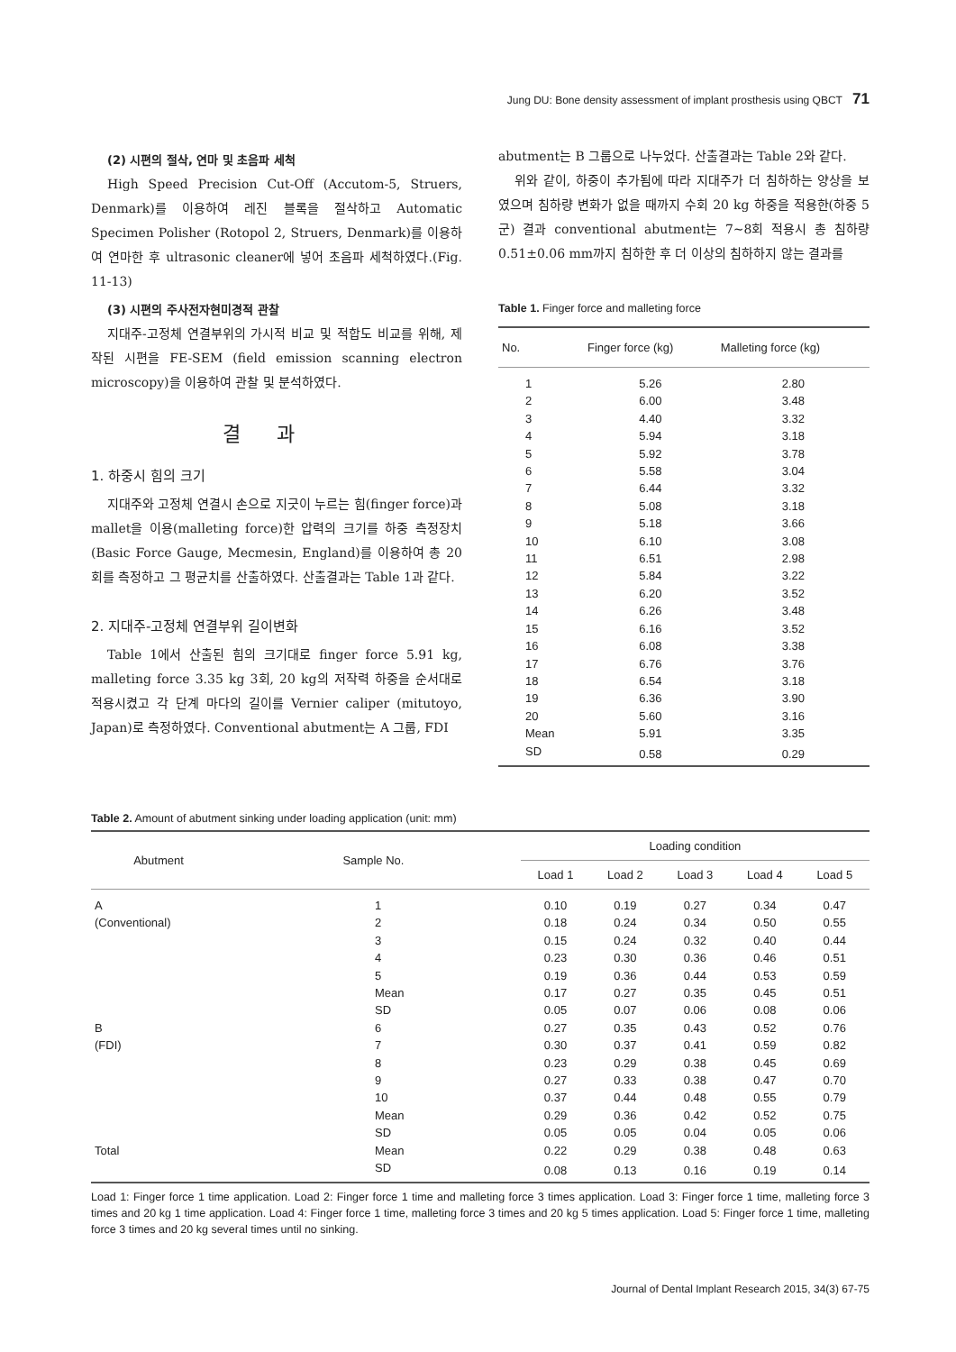Jung DU: Bone density assessment of implant prosthesis using QBCT 71
(2) 시편의 절삭, 연마 및 초음파 세척
High Speed Precision Cut-Off (Accutom-5, Struers, Denmark)를 이용하여 레진 블록을 절삭하고 Automatic Specimen Polisher (Rotopol 2, Struers, Denmark)를 이용하여 연마한 후 ultrasonic cleaner에 넣어 초음파 세척하였다.(Fig. 11-13)
(3) 시편의 주사전자현미경적 관찰
지대주-고정체 연결부위의 가시적 비교 및 적합도 비교를 위해, 제작된 시편을 FE-SEM (field emission scanning electron microscopy)을 이용하여 관찰 및 분석하였다.
결과
1. 하중시 힘의 크기
지대주와 고정체 연결시 손으로 지긋이 누르는 힘(finger force)과 mallet을 이용(malleting force)한 압력의 크기를 하중 측정장치 (Basic Force Gauge, Mecmesin, England)를 이용하여 총 20회를 측정하고 그 평균치를 산출하였다. 산출결과는 Table 1과 같다.
2. 지대주-고정체 연결부위 길이변화
Table 1에서 산출된 힘의 크기대로 finger force 5.91 kg, malleting force 3.35 kg 3회, 20 kg의 저작력 하중을 순서대로 적용시켰고 각 단계 마다의 길이를 Vernier caliper (mitutoyo, Japan)로 측정하였다. Conventional abutment는 A 그룹, FDI
abutment는 B 그룹으로 나누었다. 산출결과는 Table 2와 같다.
위와 같이, 하중이 추가됨에 따라 지대주가 더 침하하는 양상을 보였으며 침하량 변화가 없을 때까지 수회 20 kg 하중을 적용한(하중 5군) 결과 conventional abutment는 7∼8회 적용시 총 침하량 0.51±0.06 mm까지 침하한 후 더 이상의 침하하지 않는 결과를
Table 1. Finger force and malleting force
| No. | Finger force (kg) | Malleting force (kg) |
| --- | --- | --- |
| 1 | 5.26 | 2.80 |
| 2 | 6.00 | 3.48 |
| 3 | 4.40 | 3.32 |
| 4 | 5.94 | 3.18 |
| 5 | 5.92 | 3.78 |
| 6 | 5.58 | 3.04 |
| 7 | 6.44 | 3.32 |
| 8 | 5.08 | 3.18 |
| 9 | 5.18 | 3.66 |
| 10 | 6.10 | 3.08 |
| 11 | 6.51 | 2.98 |
| 12 | 5.84 | 3.22 |
| 13 | 6.20 | 3.52 |
| 14 | 6.26 | 3.48 |
| 15 | 6.16 | 3.52 |
| 16 | 6.08 | 3.38 |
| 17 | 6.76 | 3.76 |
| 18 | 6.54 | 3.18 |
| 19 | 6.36 | 3.90 |
| 20 | 5.60 | 3.16 |
| Mean | 5.91 | 3.35 |
| SD | 0.58 | 0.29 |
Table 2. Amount of abutment sinking under loading application (unit: mm)
| Abutment | Sample No. | Loading condition | | | | |
| --- | --- | --- | --- | --- | --- | --- |
| | | Load 1 | Load 2 | Load 3 | Load 4 | Load 5 |
| A | 1 | 0.10 | 0.19 | 0.27 | 0.34 | 0.47 |
| (Conventional) | 2 | 0.18 | 0.24 | 0.34 | 0.50 | 0.55 |
| | 3 | 0.15 | 0.24 | 0.32 | 0.40 | 0.44 |
| | 4 | 0.23 | 0.30 | 0.36 | 0.46 | 0.51 |
| | 5 | 0.19 | 0.36 | 0.44 | 0.53 | 0.59 |
| | Mean | 0.17 | 0.27 | 0.35 | 0.45 | 0.51 |
| | SD | 0.05 | 0.07 | 0.06 | 0.08 | 0.06 |
| B | 6 | 0.27 | 0.35 | 0.43 | 0.52 | 0.76 |
| (FDI) | 7 | 0.30 | 0.37 | 0.41 | 0.59 | 0.82 |
| | 8 | 0.23 | 0.29 | 0.38 | 0.45 | 0.69 |
| | 9 | 0.27 | 0.33 | 0.38 | 0.47 | 0.70 |
| | 10 | 0.37 | 0.44 | 0.48 | 0.55 | 0.79 |
| | Mean | 0.29 | 0.36 | 0.42 | 0.52 | 0.75 |
| | SD | 0.05 | 0.05 | 0.04 | 0.05 | 0.06 |
| Total | Mean | 0.22 | 0.29 | 0.38 | 0.48 | 0.63 |
| | SD | 0.08 | 0.13 | 0.16 | 0.19 | 0.14 |
Load 1: Finger force 1 time application. Load 2: Finger force 1 time and malleting force 3 times application. Load 3: Finger force 1 time, malleting force 3 times and 20 kg 1 time application. Load 4: Finger force 1 time, malleting force 3 times and 20 kg 5 times application. Load 5: Finger force 1 time, malleting force 3 times and 20 kg several times until no sinking.
Journal of Dental Implant Research 2015, 34(3) 67-75